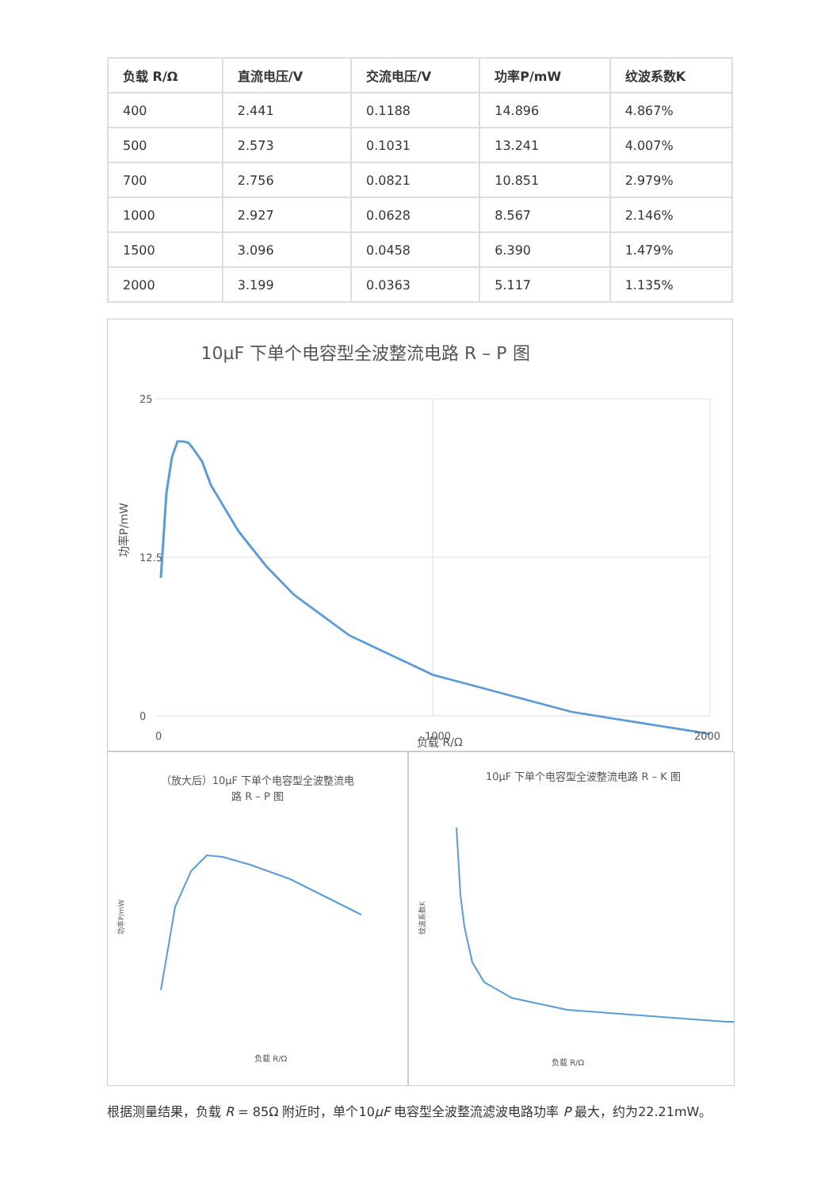| 负载 R/Ω | 直流电压/V | 交流电压/V | 功率P/mW | 纹波系数K |
| --- | --- | --- | --- | --- |
| 400 | 2.441 | 0.1188 | 14.896 | 4.867% |
| 500 | 2.573 | 0.1031 | 13.241 | 4.007% |
| 700 | 2.756 | 0.0821 | 10.851 | 2.979% |
| 1000 | 2.927 | 0.0628 | 8.567 | 2.146% |
| 1500 | 3.096 | 0.0458 | 6.390 | 1.479% |
| 2000 | 3.199 | 0.0363 | 5.117 | 1.135% |
10μF 下单个电容型全波整流电路 R – P 图
25
12.5
0
0
1000
2000
功率P/mW
负载 R/Ω
（放大后）10μF 下单个电容型全波整流电
路 R – P 图
功率P/mW
负载 R/Ω
10μF 下单个电容型全波整流电路 R – K 图
纹波系数K
负载 R/Ω
根据测量结果，负载 R = 85Ω 附近时，单个10μF 电容型全波整流滤波电路功率 P 最大，约为22.21mW。